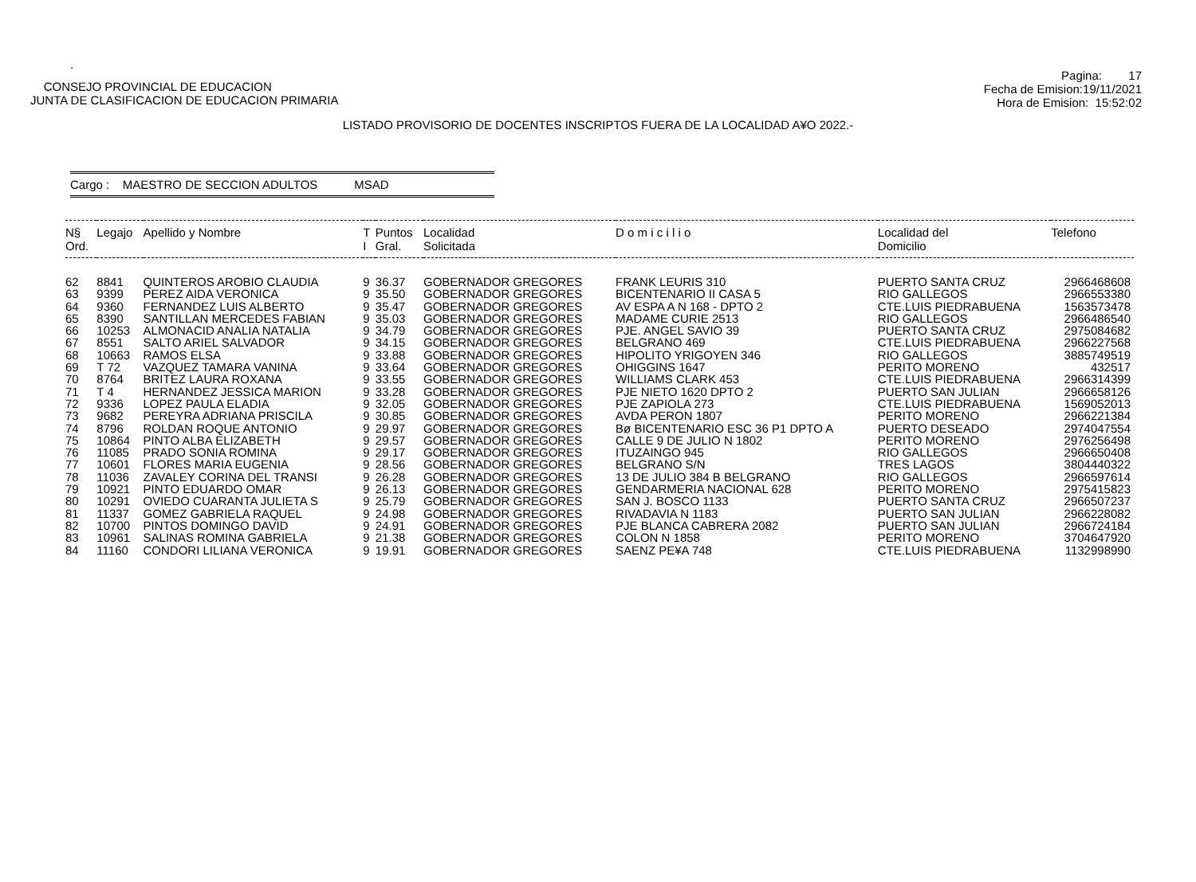.
CONSEJO PROVINCIAL DE EDUCACION
JUNTA DE CLASIFICACION DE EDUCACION PRIMARIA
Pagina: 17
Fecha de Emision:19/11/2021
Hora de Emision: 15:52:02
LISTADO PROVISORIO DE DOCENTES INSCRIPTOS FUERA DE LA LOCALIDAD A¥O 2022.-
Cargo : MAESTRO DE SECCION ADULTOS MSAD
| N§ Ord. | Legajo | Apellido y Nombre | T I | Puntos Gral. | Localidad Solicitada | D o m i c i l i o | Localidad del Domicilio | Telefono |
| --- | --- | --- | --- | --- | --- | --- | --- | --- |
| 62 | 8841 | QUINTEROS AROBIO CLAUDIA | 9 | 36.37 | GOBERNADOR GREGORES | FRANK LEURIS 310 | PUERTO SANTA CRUZ | 2966468608 |
| 63 | 9399 | PEREZ AIDA VERONICA | 9 | 35.50 | GOBERNADOR GREGORES | BICENTENARIO II CASA 5 | RIO GALLEGOS | 2966553380 |
| 64 | 9360 | FERNANDEZ LUIS ALBERTO | 9 | 35.47 | GOBERNADOR GREGORES | AV ESPA A N 168 - DPTO 2 | CTE.LUIS PIEDRABUENA | 1563573478 |
| 65 | 8390 | SANTILLAN MERCEDES FABIAN | 9 | 35.03 | GOBERNADOR GREGORES | MADAME CURIE 2513 | RIO GALLEGOS | 2966486540 |
| 66 | 10253 | ALMONACID ANALIA NATALIA | 9 | 34.79 | GOBERNADOR GREGORES | PJE. ANGEL SAVIO 39 | PUERTO SANTA CRUZ | 2975084682 |
| 67 | 8551 | SALTO ARIEL SALVADOR | 9 | 34.15 | GOBERNADOR GREGORES | BELGRANO 469 | CTE.LUIS PIEDRABUENA | 2966227568 |
| 68 | 10663 | RAMOS ELSA | 9 | 33.88 | GOBERNADOR GREGORES | HIPOLITO YRIGOYEN 346 | RIO GALLEGOS | 3885749519 |
| 69 | T 72 | VAZQUEZ TAMARA VANINA | 9 | 33.64 | GOBERNADOR GREGORES | OHIGGINS 1647 | PERITO MORENO | 432517 |
| 70 | 8764 | BRITEZ LAURA ROXANA | 9 | 33.55 | GOBERNADOR GREGORES | WILLIAMS CLARK 453 | CTE.LUIS PIEDRABUENA | 2966314399 |
| 71 | T 4 | HERNANDEZ JESSICA MARION | 9 | 33.28 | GOBERNADOR GREGORES | PJE NIETO 1620 DPTO 2 | PUERTO SAN JULIAN | 2966658126 |
| 72 | 9336 | LOPEZ PAULA ELADIA | 9 | 32.05 | GOBERNADOR GREGORES | PJE ZAPIOLA 273 | CTE.LUIS PIEDRABUENA | 1569052013 |
| 73 | 9682 | PEREYRA ADRIANA PRISCILA | 9 | 30.85 | GOBERNADOR GREGORES | AVDA PERON 1807 | PERITO MORENO | 2966221384 |
| 74 | 8796 | ROLDAN ROQUE ANTONIO | 9 | 29.97 | GOBERNADOR GREGORES | Bø BICENTENARIO ESC 36 P1 DPTO A | PUERTO DESEADO | 2974047554 |
| 75 | 10864 | PINTO ALBA ELIZABETH | 9 | 29.57 | GOBERNADOR GREGORES | CALLE 9 DE JULIO N 1802 | PERITO MORENO | 2976256498 |
| 76 | 11085 | PRADO SONIA ROMINA | 9 | 29.17 | GOBERNADOR GREGORES | ITUZAINGO 945 | RIO GALLEGOS | 2966650408 |
| 77 | 10601 | FLORES MARIA EUGENIA | 9 | 28.56 | GOBERNADOR GREGORES | BELGRANO S/N | TRES LAGOS | 3804440322 |
| 78 | 11036 | ZAVALEY CORINA DEL TRANSI | 9 | 26.28 | GOBERNADOR GREGORES | 13 DE JULIO 384 B BELGRANO | RIO GALLEGOS | 2966597614 |
| 79 | 10921 | PINTO EDUARDO OMAR | 9 | 26.13 | GOBERNADOR GREGORES | GENDARMERIA NACIONAL 628 | PERITO MORENO | 2975415823 |
| 80 | 10291 | OVIEDO CUARANTA JULIETA S | 9 | 25.79 | GOBERNADOR GREGORES | SAN J. BOSCO 1133 | PUERTO SANTA CRUZ | 2966507237 |
| 81 | 11337 | GOMEZ GABRIELA RAQUEL | 9 | 24.98 | GOBERNADOR GREGORES | RIVADAVIA N 1183 | PUERTO SAN JULIAN | 2966228082 |
| 82 | 10700 | PINTOS DOMINGO DAVID | 9 | 24.91 | GOBERNADOR GREGORES | PJE BLANCA CABRERA 2082 | PUERTO SAN JULIAN | 2966724184 |
| 83 | 10961 | SALINAS ROMINA GABRIELA | 9 | 21.38 | GOBERNADOR GREGORES | COLON N 1858 | PERITO MORENO | 3704647920 |
| 84 | 11160 | CONDORI LILIANA VERONICA | 9 | 19.91 | GOBERNADOR GREGORES | SAENZ PE¥A 748 | CTE.LUIS PIEDRABUENA | 1132998990 |